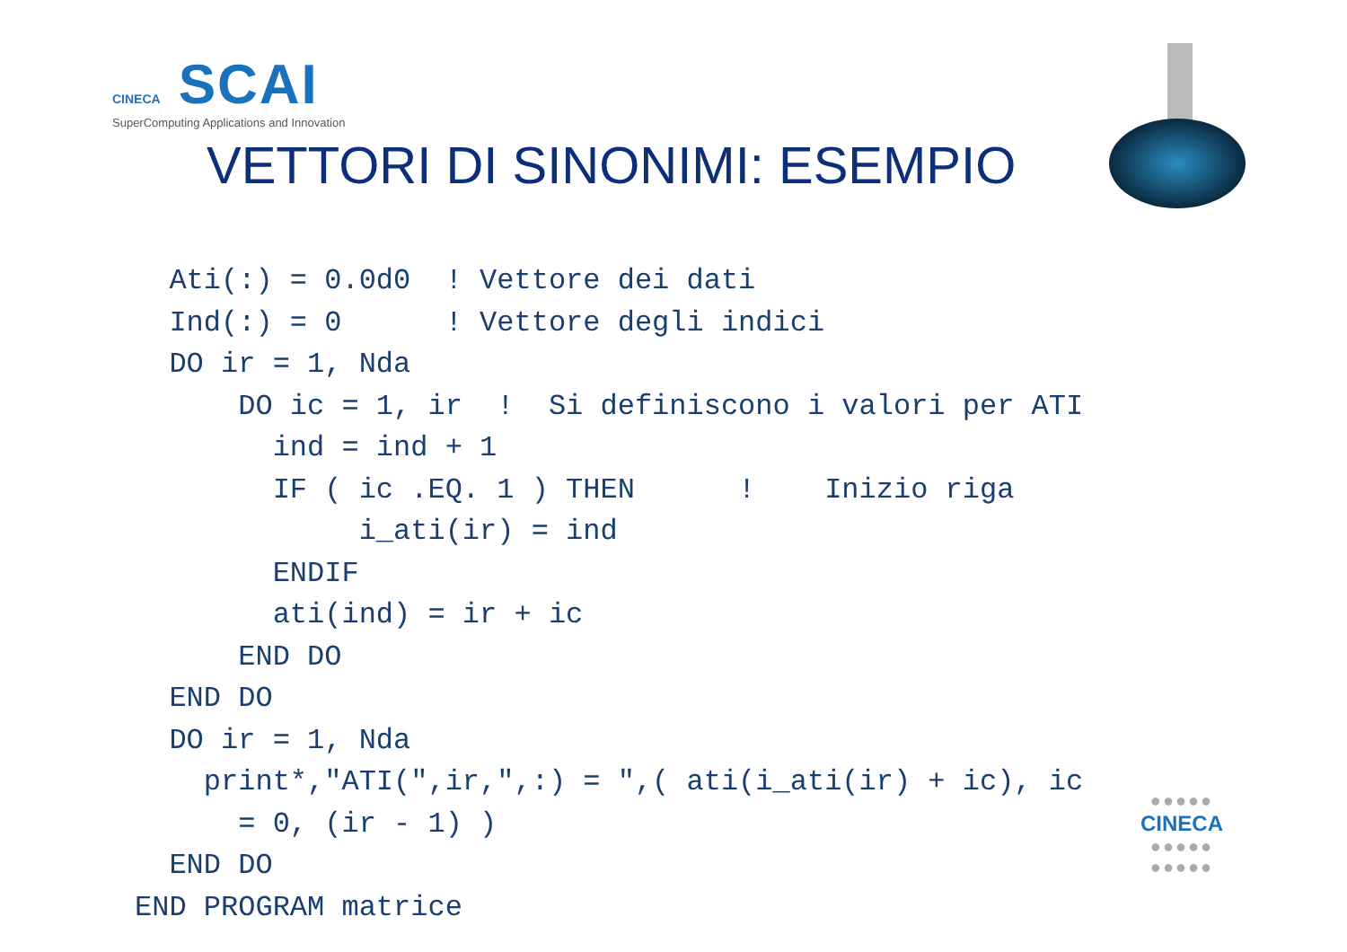CINECA SCAI
SuperComputing Applications and Innovation
VETTORI DI SINONIMI: ESEMPIO
  Ati(:) = 0.0d0  ! Vettore dei dati
  Ind(:) = 0      ! Vettore degli indici
  DO ir = 1, Nda
      DO ic = 1, ir  !  Si definiscono i valori per ATI
        ind = ind + 1
        IF ( ic .EQ. 1 ) THEN      !    Inizio riga
             i_ati(ir) = ind
        ENDIF
        ati(ind) = ir + ic
      END DO
  END DO
  DO ir = 1, Nda
    print*,"ATI(",ir,",:) = ",( ati(i_ati(ir) + ic), ic
      = 0, (ir - 1) )
  END DO
END PROGRAM matrice
●●●●●
CINECA
●●●●●
●●●●●